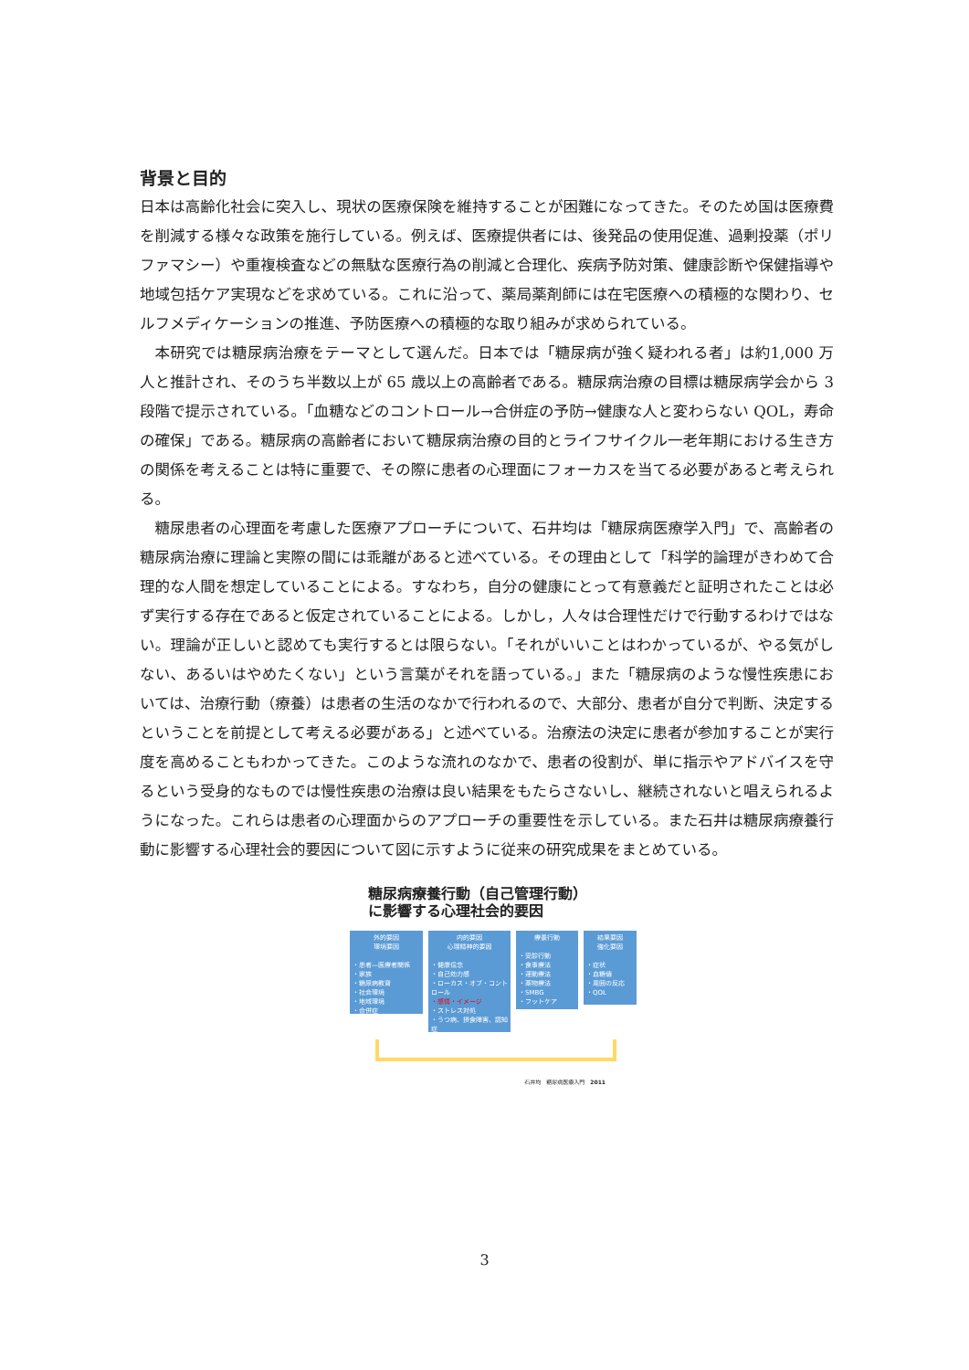背景と目的
日本は高齢化社会に突入し、現状の医療保険を維持することが困難になってきた。そのため国は医療費を削減する様々な政策を施行している。例えば、医療提供者には、後発品の使用促進、過剰投薬（ポリファマシー）や重複検査などの無駄な医療行為の削減と合理化、疾病予防対策、健康診断や保健指導や地域包括ケア実現などを求めている。これに沿って、薬局薬剤師には在宅医療への積極的な関わり、セルフメディケーションの推進、予防医療への積極的な取り組みが求められている。
本研究では糖尿病治療をテーマとして選んだ。日本では「糖尿病が強く疑われる者」は約1,000 万人と推計され、そのうち半数以上が 65 歳以上の高齢者である。糖尿病治療の目標は糖尿病学会から 3 段階で提示されている。「血糖などのコントロール→合併症の予防→健康な人と変わらない QOL，寿命の確保」である。糖尿病の高齢者において糖尿病治療の目的とライフサイクル一老年期における生き方の関係を考えることは特に重要で、その際に患者の心理面にフォーカスを当てる必要があると考えられる。
糖尿患者の心理面を考慮した医療アプローチについて、石井均は「糖尿病医療学入門」で、高齢者の糖尿病治療に理論と実際の間には乖離があると述べている。その理由として「科学的論理がきわめて合理的な人間を想定していることによる。すなわち，自分の健康にとって有意義だと証明されたことは必ず実行する存在であると仮定されていることによる。しかし，人々は合理性だけで行動するわけではない。理論が正しいと認めても実行するとは限らない。「それがいいことはわかっているが、やる気がしない、あるいはやめたくない」という言葉がそれを語っている。」また「糖尿病のような慢性疾患においては、治療行動（療養）は患者の生活のなかで行われるので、大部分、患者が自分で判断、決定するということを前提として考える必要がある」と述べている。治療法の決定に患者が参加することが実行度を高めることもわかってきた。このような流れのなかで、患者の役割が、単に指示やアドバイスを守るという受身的なものでは慢性疾患の治療は良い結果をもたらさないし、継続されないと唱えられるようになった。これらは患者の心理面からのアプローチの重要性を示している。また石井は糖尿病療養行動に影響する心理社会的要因について図に示すように従来の研究成果をまとめている。
糖尿病療養行動（自己管理行動）
に影響する心理社会的要因
外的要因
環境要因
・患者—医療者関係
・家族
・糖尿病教育
・社会環境
・地域環境
・合併症
内的要因
心理精神的要因
・健康信念
・自己効力感
・ローカス・オブ・コントロール
・感情・イメージ
・ストレス対処
・うつ病、摂食障害、認知症
療養行動
・受診行動
・食事療法
・運動療法
・薬物療法
・SMBG
・フットケア
結果要因
強化要因
・症状
・血糖値
・周囲の反応
・QOL
石井均　糖尿病医療入門　2011
3